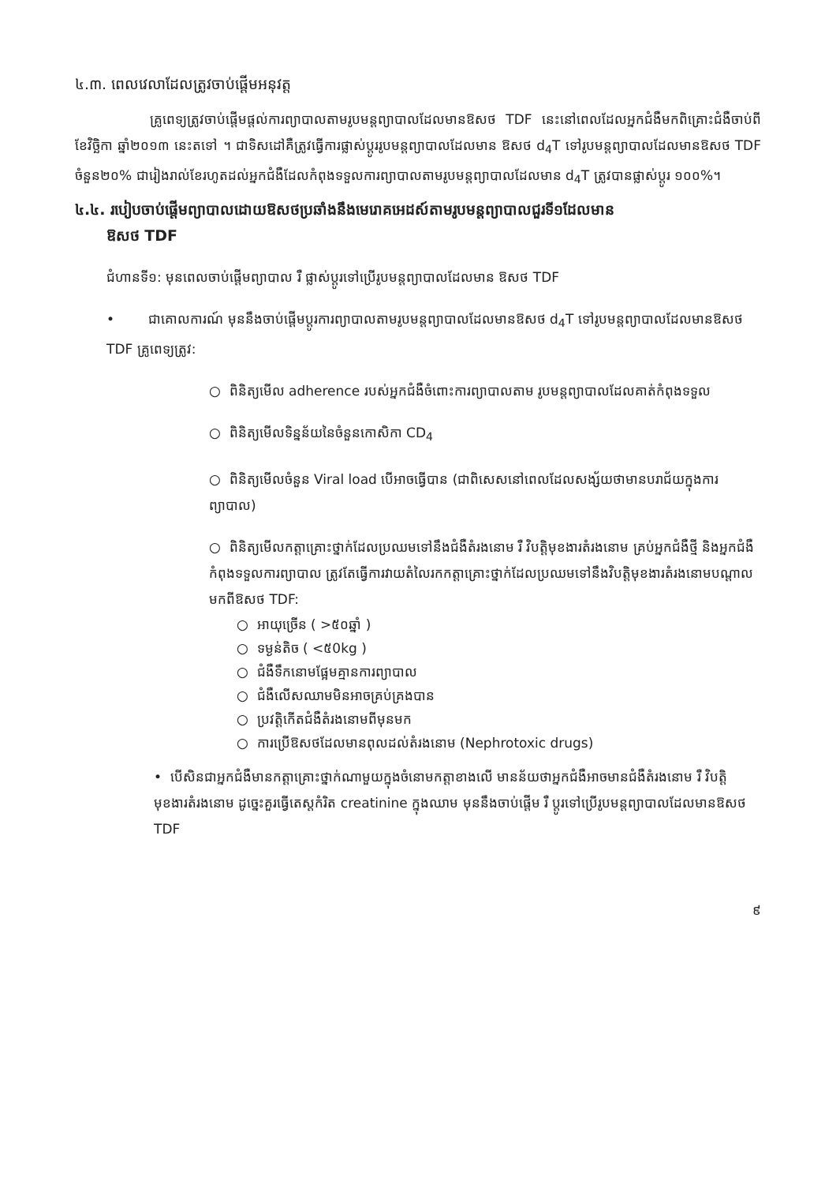៤.៣. ពេលវេលាដែលត្រូវចាប់ផ្តើមអនុវត្ត
គ្រូពេទ្យត្រូវចាប់ផ្តើមផ្តល់ការព្យាបាលតាមរូបមន្តព្យាបាលដែលមានឱសថ TDF នេះនៅពេលដែលអ្នកជំងឺមកពិគ្រោះជំងឺចាប់ពី ខែវិច្ឆិកា ឆ្នាំ២០១៣ នេះតទៅ ។ ជាទិសដៅគឺត្រូវធ្វើការផ្លាស់ប្តូររូបមន្តព្យាបាលដែលមាន ឱសថ d<sub>4</sub>T ទៅរូបមន្តព្យាបាលដែលមានឱសថ TDF ចំនួន២០% ជារៀងរាល់ខែរហូតដល់អ្នកជំងឺដែលកំពុងទទួលការព្យាបាលតាមរូបមន្តព្យាបាលដែលមាន d<sub>4</sub>T ត្រូវបានផ្លាស់ប្តូរ ១០០%។
៤.៤. របៀបចាប់ផ្តើមព្យាបាលដោយឱសថប្រឆាំងនឹងមេរោគអេដស៍តាមរូបមន្តព្យាបាលជួរទី១ដែលមាន
ឱសថ TDF
ជំហានទី១: មុនពេលចាប់ផ្តើមព្យាបាល រឺ ផ្លាស់ប្តូរទៅប្រើរូបមន្តព្យាបាលដែលមាន ឱសថ TDF
• ជាគោលការណ៍ មុននឹងចាប់ផ្តើមប្តូរការព្យាបាលតាមរូបមន្តព្យាបាលដែលមានឱសថ d<sub>4</sub>T ទៅរូបមន្តព្យាបាលដែលមានឱសថ TDF គ្រូពេទ្យត្រូវ:
○ ពិនិត្យមើល adherence របស់អ្នកជំងឺចំពោះការព្យាបាលតាម រូបមន្តព្យាបាលដែលគាត់កំពុងទទួល
○ ពិនិត្យមើលទិន្នន័យនៃចំនួនកោសិកា CD<sub>4</sub>
○ ពិនិត្យមើលចំនួន Viral load បើអាចធ្វើបាន (ជាពិសេសនៅពេលដែលសង្ស័យថាមានបរាជ័យក្នុងការព្យាបាល)
○ ពិនិត្យមើលកត្តាគ្រោះថ្នាក់ដែលប្រឈមទៅនឹងជំងឺតំរងនោម រឺ វិបត្តិមុខងារតំរងនោម គ្រប់អ្នកជំងឺថ្មី និងអ្នកជំងឺកំពុងទទួលការព្យាបាល ត្រូវតែធ្វើការវាយតំលៃរកកត្តាគ្រោះថ្នាក់ដែលប្រឈមទៅនឹងវិបត្តិមុខងារតំរងនោមបណ្តាលមកពីឱសថ TDF:
○ អាយុច្រើន ( >៥០ឆ្នាំ )
○ ទម្ងន់តិច ( <៥0kg )
○ ជំងឺទឹកនោមផ្អែមគ្មានការព្យាបាល
○ ជំងឺលើសឈាមមិនអាចគ្រប់គ្រងបាន
○ ប្រវត្តិកើតជំងឺតំរងនោមពីមុនមក
○ ការប្រើឱសថដែលមានពុលដល់តំរងនោម (Nephrotoxic drugs)
• បើសិនជាអ្នកជំងឺមានកត្តាគ្រោះថ្នាក់ណាមួយក្នុងចំនោមកត្តាខាងលើ មានន័យថាអ្នកជំងឺអាចមានជំងឺតំរងនោម រឺ វិបត្តិមុខងារតំរងនោម ដូច្នេះគួរធ្វើតេស្តកំរិត creatinine ក្នុងឈាម មុននឹងចាប់ផ្តើម រឺ ប្តូរទៅប្រើរូបមន្តព្យាបាលដែលមានឱសថ TDF
៩